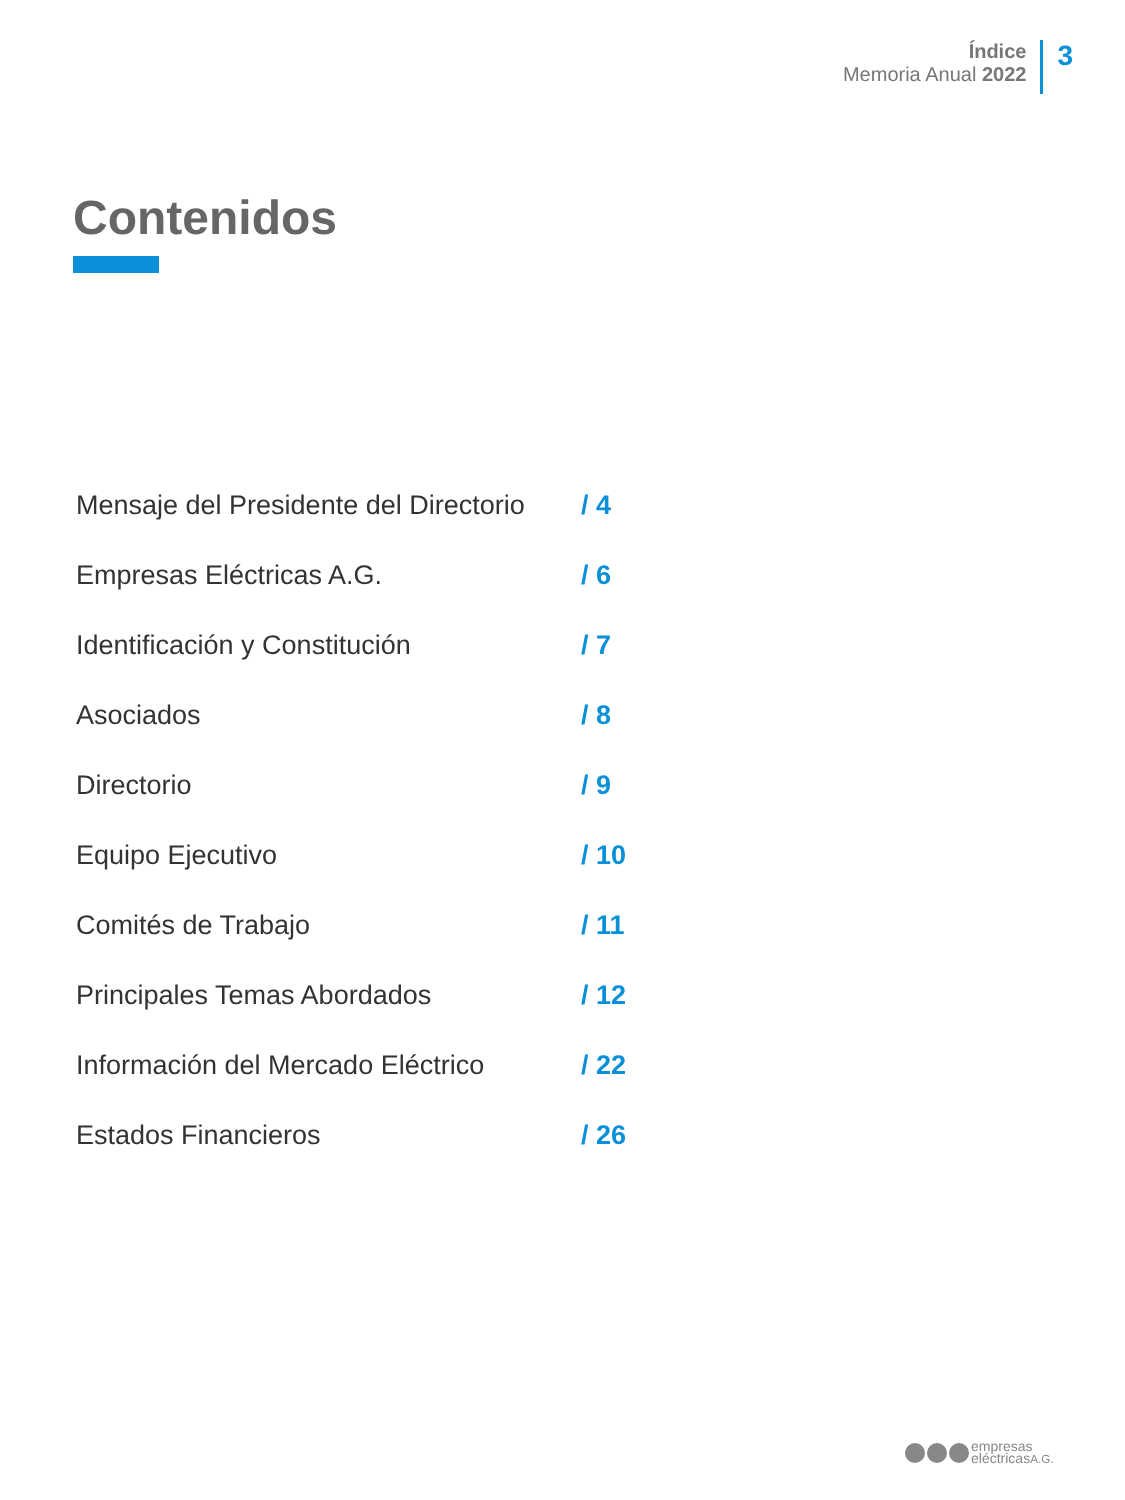Índice
Memoria Anual 2022
3
Contenidos
Mensaje del Presidente del Directorio / 4
Empresas Eléctricas A.G. / 6
Identificación y Constitución / 7
Asociados / 8
Directorio / 9
Equipo Ejecutivo / 10
Comités de Trabajo / 11
Principales Temas Abordados / 12
Información del Mercado Eléctrico / 22
Estados Financieros / 26
empresas
eléctricasA.G.